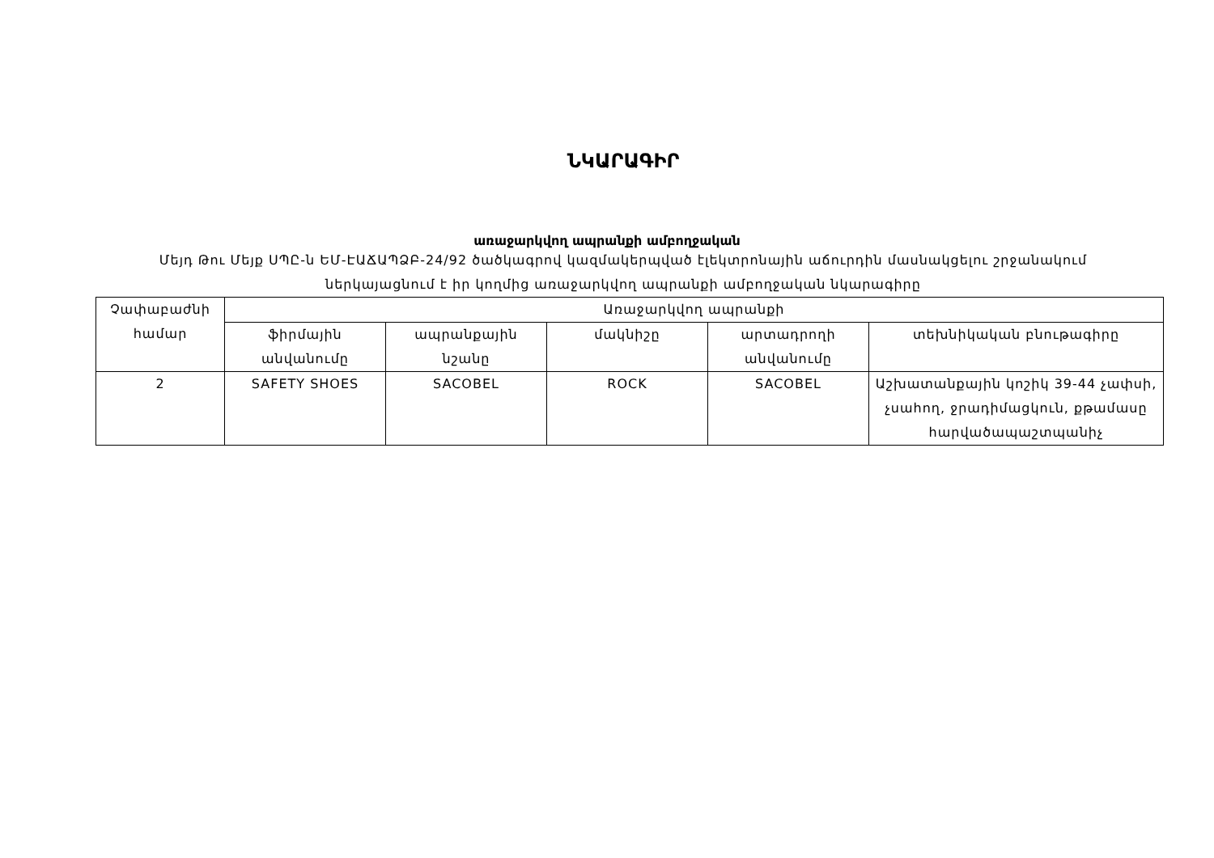ՆԿԱՐԱԳԻՐ
առաջարկվող ապրանքի ամբողջական
Մեյդ Թու Մեյք ՍՊԸ-ն ԵՄ-ԷԱՃԱՊՁԲ-24/92 ծածկագրով կազմակերպված էլեկտրոնային աճուրդին մասնակցելու շրջանակում
ներկայացնում է իր կողմից առաջարկվող ապրանքի ամբողջական նկարագիրը
| Չափաբաժնի համար | Առաջարկվող ապրանքի | | | | |
| --- | --- | --- | --- | --- | --- |
| | ֆիրմային անվանումը | ապրանքային նշանը | մակնիշը | արտադրողի անվանումը | տեխնիկական բնութագիրը |
| 2 | SAFETY SHOES | SACOBEL | ROCK | SACOBEL | Աշխատանքային կոշիկ 39-44 չափսի, չսահող, ջրադիմացկուն, քթամասը հարվածապաշտպանիչ |